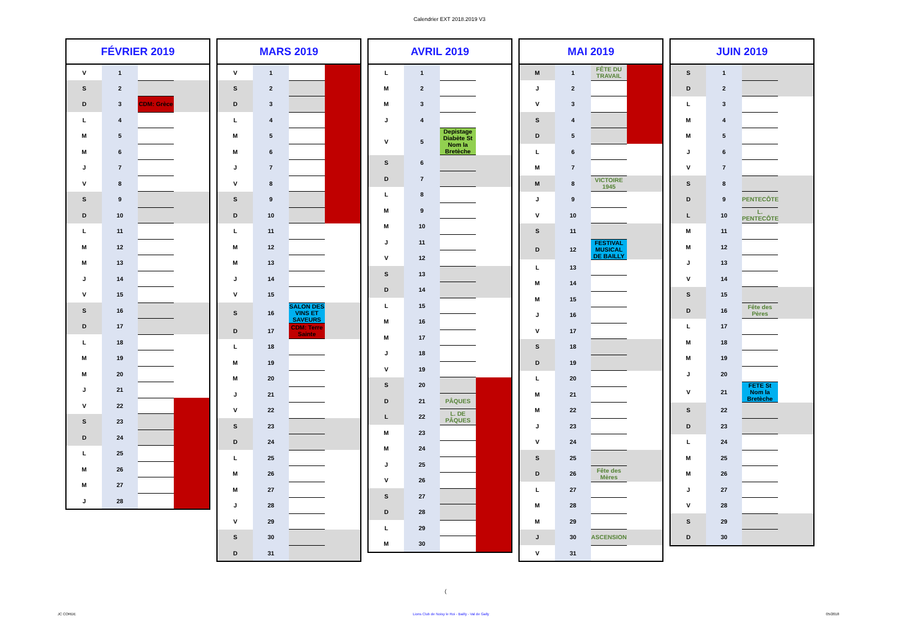Calendrier EXT 2018.2019 V3
| FÉVRIER 2019 | | | |
| --- | --- | --- | --- |
| V | 1 | | |
| S | 2 | | |
| D | 3 | CDM: Grèce | |
| L | 4 | | |
| M | 5 | | |
| M | 6 | | |
| J | 7 | | |
| V | 8 | | |
| S | 9 | | |
| D | 10 | | |
| L | 11 | | |
| M | 12 | | |
| M | 13 | | |
| J | 14 | | |
| V | 15 | | |
| S | 16 | | |
| D | 17 | | |
| L | 18 | | |
| M | 19 | | |
| M | 20 | | |
| J | 21 | | |
| V | 22 | | |
| S | 23 | | |
| D | 24 | | |
| L | 25 | | |
| M | 26 | | |
| M | 27 | | |
| J | 28 | | |
| MARS 2019 | | | |
| --- | --- | --- | --- |
| V | 1 | | |
| S | 2 | | |
| D | 3 | | |
| L | 4 | | |
| M | 5 | | |
| M | 6 | | |
| J | 7 | | |
| V | 8 | | |
| S | 9 | | |
| D | 10 | | |
| L | 11 | | |
| M | 12 | | |
| M | 13 | | |
| J | 14 | | |
| V | 15 | | |
| S | 16 | SALON DES VINS ET SAVEURS | |
| D | 17 | CDM: Terre Sainte | |
| L | 18 | | |
| M | 19 | | |
| M | 20 | | |
| J | 21 | | |
| V | 22 | | |
| S | 23 | | |
| D | 24 | | |
| L | 25 | | |
| M | 26 | | |
| M | 27 | | |
| J | 28 | | |
| V | 29 | | |
| S | 30 | | |
| D | 31 | | |
| AVRIL 2019 | | | |
| --- | --- | --- | --- |
| L | 1 | | |
| M | 2 | | |
| M | 3 | | |
| J | 4 | | |
| V | 5 | Depistage Diabète St Nom la Bretèche | |
| S | 6 | | |
| D | 7 | | |
| L | 8 | | |
| M | 9 | | |
| M | 10 | | |
| J | 11 | | |
| V | 12 | | |
| S | 13 | | |
| D | 14 | | |
| L | 15 | | |
| M | 16 | | |
| M | 17 | | |
| J | 18 | | |
| V | 19 | | |
| S | 20 | | |
| D | 21 | PÂQUES | |
| L | 22 | L. DE PÂQUES | |
| M | 23 | | |
| M | 24 | | |
| J | 25 | | |
| V | 26 | | |
| S | 27 | | |
| D | 28 | | |
| L | 29 | | |
| M | 30 | | |
| MAI 2019 | | | |
| --- | --- | --- | --- |
| M | 1 | FÊTE DU TRAVAIL | |
| J | 2 | | |
| V | 3 | | |
| S | 4 | | |
| D | 5 | | |
| L | 6 | | |
| M | 7 | | |
| M | 8 | VICTOIRE 1945 | |
| J | 9 | | |
| V | 10 | | |
| S | 11 | | |
| D | 12 | FESTIVAL MUSICAL DE BAILLY | |
| L | 13 | | |
| M | 14 | | |
| M | 15 | | |
| J | 16 | | |
| V | 17 | | |
| S | 18 | | |
| D | 19 | | |
| L | 20 | | |
| M | 21 | | |
| M | 22 | | |
| J | 23 | | |
| V | 24 | | |
| S | 25 | | |
| D | 26 | Fête des Mères | |
| L | 27 | | |
| M | 28 | | |
| M | 29 | | |
| J | 30 | ASCENSION | |
| V | 31 | | |
| JUIN 2019 | | | |
| --- | --- | --- | --- |
| S | 1 | | |
| D | 2 | | |
| L | 3 | | |
| M | 4 | | |
| M | 5 | | |
| J | 6 | | |
| V | 7 | | |
| S | 8 | | |
| D | 9 | PENTECÔTE | |
| L | 10 | L. PENTECÔTE | |
| M | 11 | | |
| M | 12 | | |
| J | 13 | | |
| V | 14 | | |
| S | 15 | | |
| D | 16 | Fête des Pères | |
| L | 17 | | |
| M | 18 | | |
| M | 19 | | |
| J | 20 | | |
| V | 21 | FETE St Nom la Bretèche | |
| S | 22 | | |
| D | 23 | | |
| L | 24 | | |
| M | 25 | | |
| M | 26 | | |
| J | 27 | | |
| V | 28 | | |
| S | 29 | | |
| D | 30 | | |
(
JC CORDE Lions Club de Noisy le Roi - Bailly - Val de Gally 05/2018